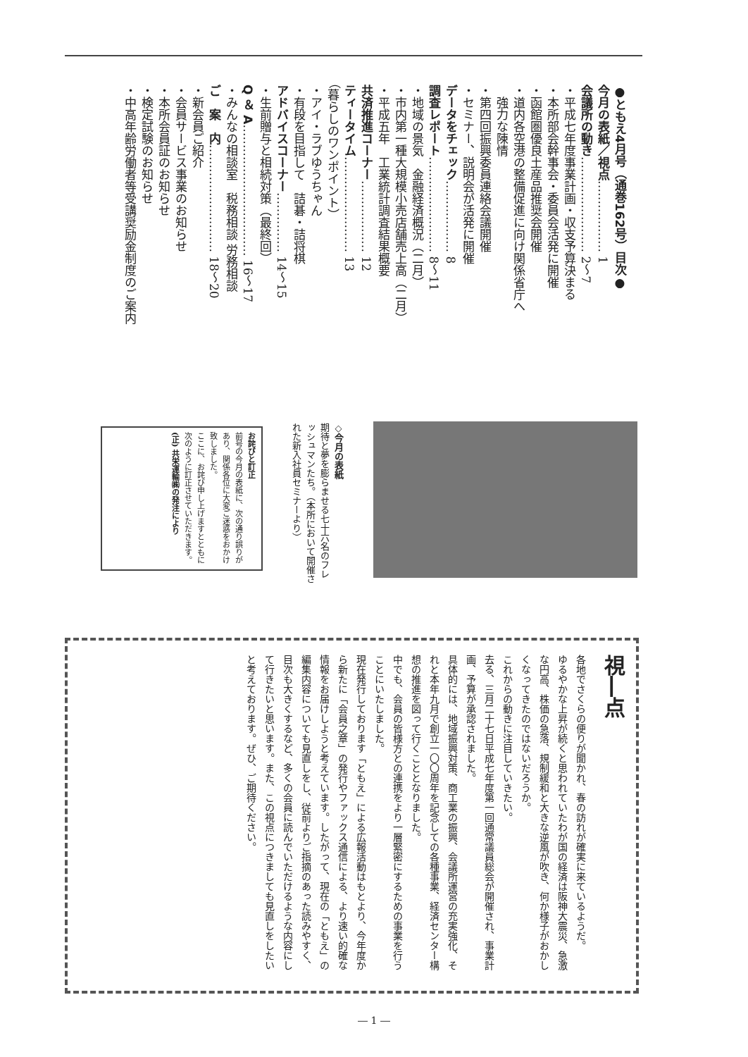●ともえ4月号（通巻162号）目次●
今月の表紙／視点……………… 1
会議所の動き…………………… 2〜7
・平成七年度事業計画・収支予算決まる
・本所部会幹事会・委員会活発に開催
・函館圏優良土産品推奨会開催
・道内各空港の整備促進に向け関係省庁へ
　強力な陳情
・第四回振興委員連絡会議開催
・セミナー、説明会が活発に開催
データをチェック……………… 8
調査レポート…………………… 8〜11
・地域の景気　金融経済概況（二月）
・市内第一種大規模小売店舗売上高（二月）
・平成五年　工業統計調査結果概要
共済推進コーナー……………… 12
ティータイム…………………… 13
（暮らしのワンポイント）
・アイ・ラブゆうちゃん
・有段を目指して　詰碁・詰将棋
アドバイスコーナー…………… 14〜15
・生前贈与と相続対策（最終回）
Q ＆ A…………………………… 16〜17
・みんなの相談室　税務相談 労務相談
ご　案　内……………………… 18〜20
・新会員ご紹介
・会員サービス事業のお知らせ
・本所会員証のお知らせ
・検定試験のお知らせ
・中高年齢労働者等受講奨励金制度のご案内
◇今月の表紙
期待と夢を膨らませる七十六名のフレッシュマンたち。（本所において開催された新入社員セミナーより）
お詫びと訂正
前号の今月の表紙に、次の通り誤りがあり、関係各位に大変ご迷惑をおかけ致しました。
ここに、お詫び申し上げますとともに次のように訂正させていただきます。
(正) 共栄運輸㈱の発注により
視―点
各地でさくらの便りが聞かれ、春の訪れが確実に来ているようだ。
ゆるやかな上昇が続くと思われていたわが国の経済は阪神大震災、急激な円高、株価の急落、規制緩和と大きな逆風が吹き、何か様子がおかしくなってきたのではないだろうか。
これからの動きに注目していきたい。
去る、三月二十七日平成七年度第一回通常議員総会が開催され、事業計画、予算が承認されました。
具体的には、地域振興対策、商工業の振興、会議所運営の充実強化、それと本年九月で創立一〇〇周年を記念しての各種事業、経済センター構想の推進を図って行くこととなりました。
中でも、会員の皆様方との連携をより一層緊密にするための事業を行うことにいたしました。
現在発行しております「ともえ」による広報活動はもとより、今年度から新たに「会員之章」の発行やファックス通信による、より速い的確な情報をお届けしようと考えています。したがって、現在の「ともえ」の編集内容についても見直しをし、従前よりご指摘のあった読みやすく、目次も大きくするなど、多くの会員に読んでいただけるような内容にして行きたいと思います。また、この視点につきましても見直しをしたいと考えております。ぜひ、ご期待ください。
― 1 ―